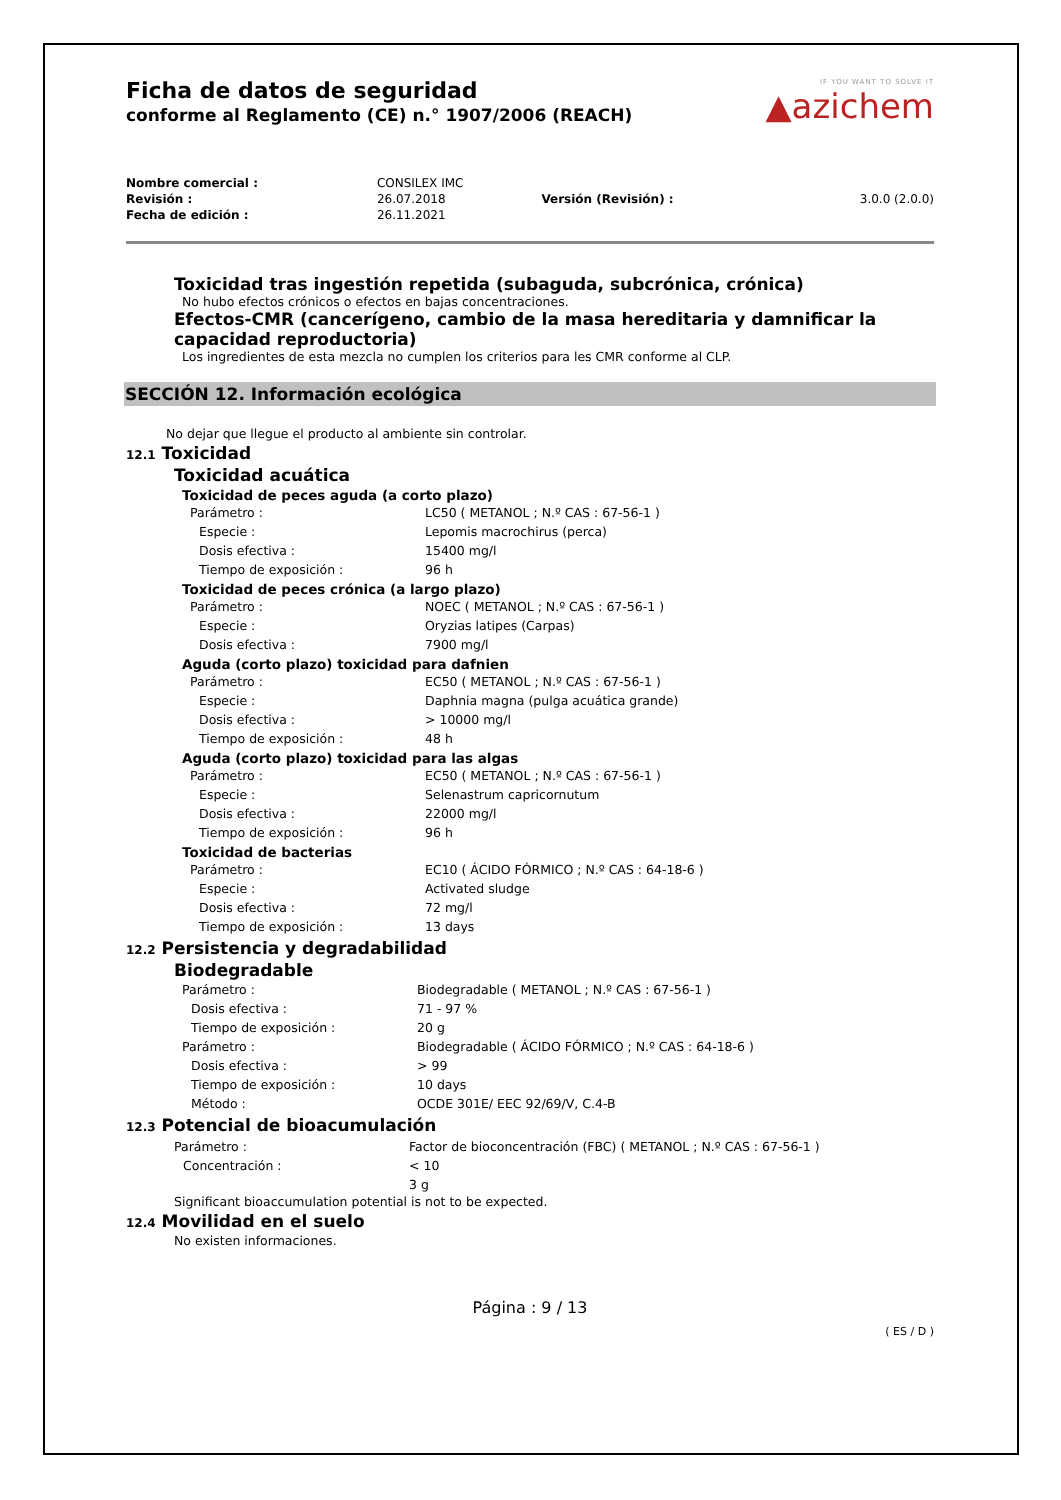IF YOU WANT TO SOLVE IT
▲azichem
Ficha de datos de seguridad
conforme al Reglamento (CE) n.° 1907/2006 (REACH)
| Nombre comercial : | CONSILEX IMC | | |
| Revisión : | 26.07.2018 | Versión (Revisión) : | 3.0.0 (2.0.0) |
| Fecha de edición : | 26.11.2021 | | |
Toxicidad tras ingestión repetida (subaguda, subcrónica, crónica)
No hubo efectos crónicos o efectos en bajas concentraciones.
Efectos-CMR (cancerígeno, cambio de la masa hereditaria y damnificar la capacidad reproductoria)
Los ingredientes de esta mezcla no cumplen los criterios para les CMR conforme al CLP.
SECCIÓN 12. Información ecológica
No dejar que llegue el producto al ambiente sin controlar.
12.1 Toxicidad
Toxicidad acuática
Toxicidad de peces aguda (a corto plazo)
| Parámetro : | LC50 ( METANOL ; N.º CAS : 67-56-1 ) |
| Especie : | Lepomis macrochirus (perca) |
| Dosis efectiva : | 15400 mg/l |
| Tiempo de exposición : | 96 h |
Toxicidad de peces crónica (a largo plazo)
| Parámetro : | NOEC ( METANOL ; N.º CAS : 67-56-1 ) |
| Especie : | Oryzias latipes (Carpas) |
| Dosis efectiva : | 7900 mg/l |
Aguda (corto plazo) toxicidad para dafnien
| Parámetro : | EC50 ( METANOL ; N.º CAS : 67-56-1 ) |
| Especie : | Daphnia magna (pulga acuática grande) |
| Dosis efectiva : | > 10000 mg/l |
| Tiempo de exposición : | 48 h |
Aguda (corto plazo) toxicidad para las algas
| Parámetro : | EC50 ( METANOL ; N.º CAS : 67-56-1 ) |
| Especie : | Selenastrum capricornutum |
| Dosis efectiva : | 22000 mg/l |
| Tiempo de exposición : | 96 h |
Toxicidad de bacterias
| Parámetro : | EC10 ( ÁCIDO FÓRMICO ; N.º CAS : 64-18-6 ) |
| Especie : | Activated sludge |
| Dosis efectiva : | 72 mg/l |
| Tiempo de exposición : | 13 days |
12.2 Persistencia y degradabilidad
Biodegradable
| Parámetro : | Biodegradable ( METANOL ; N.º CAS : 67-56-1 ) |
| Dosis efectiva : | 71 - 97 % |
| Tiempo de exposición : | 20 g |
| Parámetro : | Biodegradable ( ÁCIDO FÓRMICO ; N.º CAS : 64-18-6 ) |
| Dosis efectiva : | > 99 |
| Tiempo de exposición : | 10 days |
| Método : | OCDE 301E/ EEC 92/69/V, C.4-B |
12.3 Potencial de bioacumulación
| Parámetro : | Factor de bioconcentración (FBC) ( METANOL ; N.º CAS : 67-56-1 ) |
| Concentración : | < 10 |
| | 3 g |
Significant bioaccumulation potential is not to be expected.
12.4 Movilidad en el suelo
No existen informaciones.
Página : 9 / 13
( ES / D )